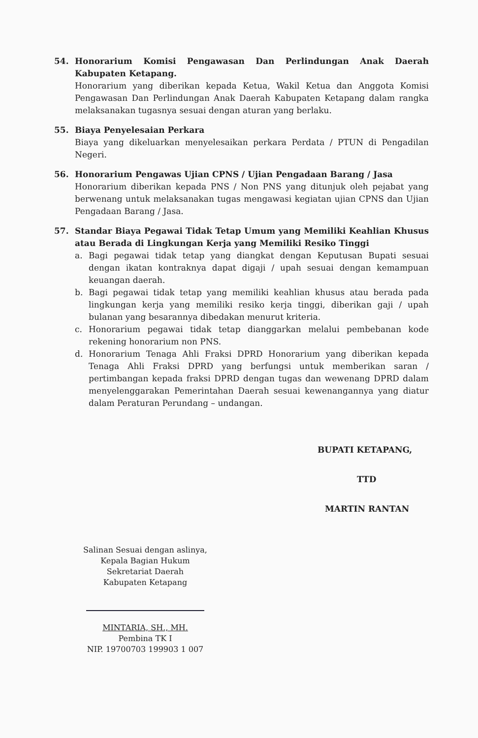54. Honorarium Komisi Pengawasan Dan Perlindungan Anak Daerah Kabupaten Ketapang.
Honorarium yang diberikan kepada Ketua, Wakil Ketua dan Anggota Komisi Pengawasan Dan Perlindungan Anak Daerah Kabupaten Ketapang dalam rangka melaksanakan tugasnya sesuai dengan aturan yang berlaku.
55. Biaya Penyelesaian Perkara
Biaya yang dikeluarkan menyelesaikan perkara Perdata / PTUN di Pengadilan Negeri.
56. Honorarium Pengawas Ujian CPNS / Ujian Pengadaan Barang / Jasa
Honorarium diberikan kepada PNS / Non PNS yang ditunjuk oleh pejabat yang berwenang untuk melaksanakan tugas mengawasi kegiatan ujian CPNS dan Ujian Pengadaan Barang / Jasa.
57. Standar Biaya Pegawai Tidak Tetap Umum yang Memiliki Keahlian Khusus atau Berada di Lingkungan Kerja yang Memiliki Resiko Tinggi
a. Bagi pegawai tidak tetap yang diangkat dengan Keputusan Bupati sesuai dengan ikatan kontraknya dapat digaji / upah sesuai dengan kemampuan keuangan daerah.
b. Bagi pegawai tidak tetap yang memiliki keahlian khusus atau berada pada lingkungan kerja yang memiliki resiko kerja tinggi, diberikan gaji / upah bulanan yang besarannya dibedakan menurut kriteria.
c. Honorarium pegawai tidak tetap dianggarkan melalui pembebanan kode rekening honorarium non PNS.
d. Honorarium Tenaga Ahli Fraksi DPRD Honorarium yang diberikan kepada Tenaga Ahli Fraksi DPRD yang berfungsi untuk memberikan saran / pertimbangan kepada fraksi DPRD dengan tugas dan wewenang DPRD dalam menyelenggarakan Pemerintahan Daerah sesuai kewenangannya yang diatur dalam Peraturan Perundang – undangan.
BUPATI KETAPANG,
TTD
MARTIN RANTAN
Salinan Sesuai dengan aslinya,
Kepala Bagian Hukum
Sekretariat Daerah
Kabupaten Ketapang
MINTARIA, SH., MH.
Pembina TK I
NIP. 19700703 199903 1 007